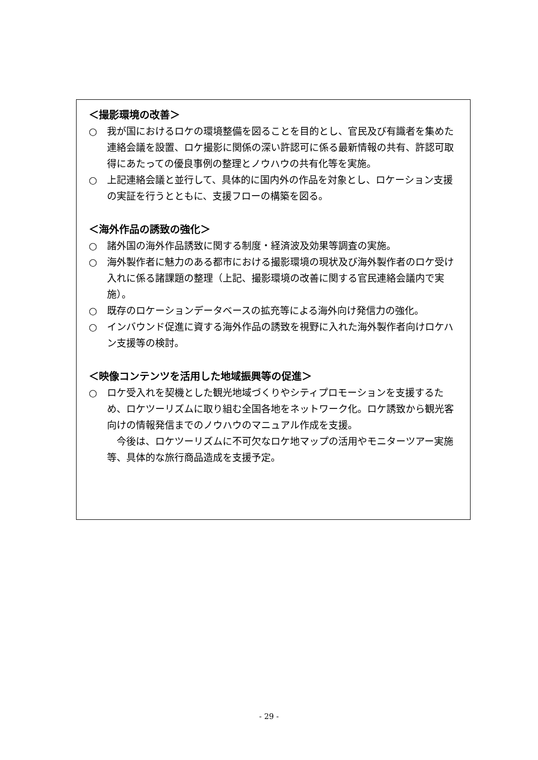＜撮影環境の改善＞
○ 我が国におけるロケの環境整備を図ることを目的とし、官民及び有識者を集めた連絡会議を設置、ロケ撮影に関係の深い許認可に係る最新情報の共有、許認可取得にあたっての優良事例の整理とノウハウの共有化等を実施。
○ 上記連絡会議と並行して、具体的に国内外の作品を対象とし、ロケーション支援の実証を行うとともに、支援フローの構築を図る。
＜海外作品の誘致の強化＞
○ 諸外国の海外作品誘致に関する制度・経済波及効果等調査の実施。
○ 海外製作者に魅力のある都市における撮影環境の現状及び海外製作者のロケ受け入れに係る諸課題の整理（上記、撮影環境の改善に関する官民連絡会議内で実施）。
○ 既存のロケーションデータベースの拡充等による海外向け発信力の強化。
○ インバウンド促進に資する海外作品の誘致を視野に入れた海外製作者向けロケハン支援等の検討。
＜映像コンテンツを活用した地域振興等の促進＞
○ ロケ受入れを契機とした観光地域づくりやシティプロモーションを支援するため、ロケツーリズムに取り組む全国各地をネットワーク化。ロケ誘致から観光客向けの情報発信までのノウハウのマニュアル作成を支援。
今後は、ロケツーリズムに不可欠なロケ地マップの活用やモニターツアー実施等、具体的な旅行商品造成を支援予定。
- 29 -